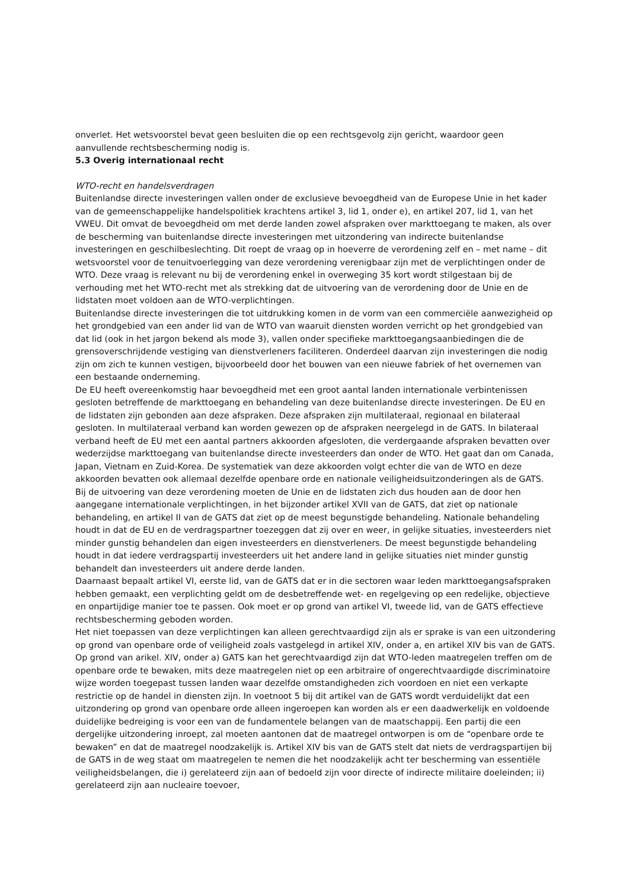onverlet. Het wetsvoorstel bevat geen besluiten die op een rechtsgevolg zijn gericht, waardoor geen aanvullende rechtsbescherming nodig is.
5.3 Overig internationaal recht
WTO-recht en handelsverdragen
Buitenlandse directe investeringen vallen onder de exclusieve bevoegdheid van de Europese Unie in het kader van de gemeenschappelijke handelspolitiek krachtens artikel 3, lid 1, onder e), en artikel 207, lid 1, van het VWEU. Dit omvat de bevoegdheid om met derde landen zowel afspraken over markttoegang te maken, als over de bescherming van buitenlandse directe investeringen met uitzondering van indirecte buitenlandse investeringen en geschilbeslechting. Dit roept de vraag op in hoeverre de verordening zelf en – met name – dit wetsvoorstel voor de tenuitvoerlegging van deze verordening verenigbaar zijn met de verplichtingen onder de WTO. Deze vraag is relevant nu bij de verordening enkel in overweging 35 kort wordt stilgestaan bij de verhouding met het WTO-recht met als strekking dat de uitvoering van de verordening door de Unie en de lidstaten moet voldoen aan de WTO-verplichtingen.
Buitenlandse directe investeringen die tot uitdrukking komen in de vorm van een commerciële aanwezigheid op het grondgebied van een ander lid van de WTO van waaruit diensten worden verricht op het grondgebied van dat lid (ook in het jargon bekend als mode 3), vallen onder specifieke markttoegangsaanbiedingen die de grensoverschrijdende vestiging van dienstverleners faciliteren. Onderdeel daarvan zijn investeringen die nodig zijn om zich te kunnen vestigen, bijvoorbeeld door het bouwen van een nieuwe fabriek of het overnemen van een bestaande onderneming.
De EU heeft overeenkomstig haar bevoegdheid met een groot aantal landen internationale verbintenissen gesloten betreffende de markttoegang en behandeling van deze buitenlandse directe investeringen. De EU en de lidstaten zijn gebonden aan deze afspraken. Deze afspraken zijn multilateraal, regionaal en bilateraal gesloten. In multilateraal verband kan worden gewezen op de afspraken neergelegd in de GATS. In bilateraal verband heeft de EU met een aantal partners akkoorden afgesloten, die verdergaande afspraken bevatten over wederzijdse markttoegang van buitenlandse directe investeerders dan onder de WTO. Het gaat dan om Canada, Japan, Vietnam en Zuid-Korea. De systematiek van deze akkoorden volgt echter die van de WTO en deze akkoorden bevatten ook allemaal dezelfde openbare orde en nationale veiligheidsuitzonderingen als de GATS.
Bij de uitvoering van deze verordening moeten de Unie en de lidstaten zich dus houden aan de door hen aangegane internationale verplichtingen, in het bijzonder artikel XVII van de GATS, dat ziet op nationale behandeling, en artikel II van de GATS dat ziet op de meest begunstigde behandeling. Nationale behandeling houdt in dat de EU en de verdragspartner toezeggen dat zij over en weer, in gelijke situaties, investeerders niet minder gunstig behandelen dan eigen investeerders en dienstverleners. De meest begunstigde behandeling houdt in dat iedere verdragspartij investeerders uit het andere land in gelijke situaties niet minder gunstig behandelt dan investeerders uit andere derde landen.
Daarnaast bepaalt artikel VI, eerste lid, van de GATS dat er in die sectoren waar leden markttoegangsafspraken hebben gemaakt, een verplichting geldt om de desbetreffende wet- en regelgeving op een redelijke, objectieve en onpartijdige manier toe te passen. Ook moet er op grond van artikel VI, tweede lid, van de GATS effectieve rechtsbescherming geboden worden.
Het niet toepassen van deze verplichtingen kan alleen gerechtvaardigd zijn als er sprake is van een uitzondering op grond van openbare orde of veiligheid zoals vastgelegd in artikel XIV, onder a, en artikel XIV bis van de GATS. Op grond van arikel. XIV, onder a) GATS kan het gerechtvaardigd zijn dat WTO-leden maatregelen treffen om de openbare orde te bewaken, mits deze maatregelen niet op een arbitraire of ongerechtvaardigde discriminatoire wijze worden toegepast tussen landen waar dezelfde omstandigheden zich voordoen en niet een verkapte restrictie op de handel in diensten zijn. In voetnoot 5 bij dit artikel van de GATS wordt verduidelijkt dat een uitzondering op grond van openbare orde alleen ingeroepen kan worden als er een daadwerkelijk en voldoende duidelijke bedreiging is voor een van de fundamentele belangen van de maatschappij. Een partij die een dergelijke uitzondering inroept, zal moeten aantonen dat de maatregel ontworpen is om de “openbare orde te bewaken” en dat de maatregel noodzakelijk is. Artikel XIV bis van de GATS stelt dat niets de verdragspartijen bij de GATS in de weg staat om maatregelen te nemen die het noodzakelijk acht ter bescherming van essentiële veiligheidsbelangen, die i) gerelateerd zijn aan of bedoeld zijn voor directe of indirecte militaire doeleinden; ii) gerelateerd zijn aan nucleaire toevoer,